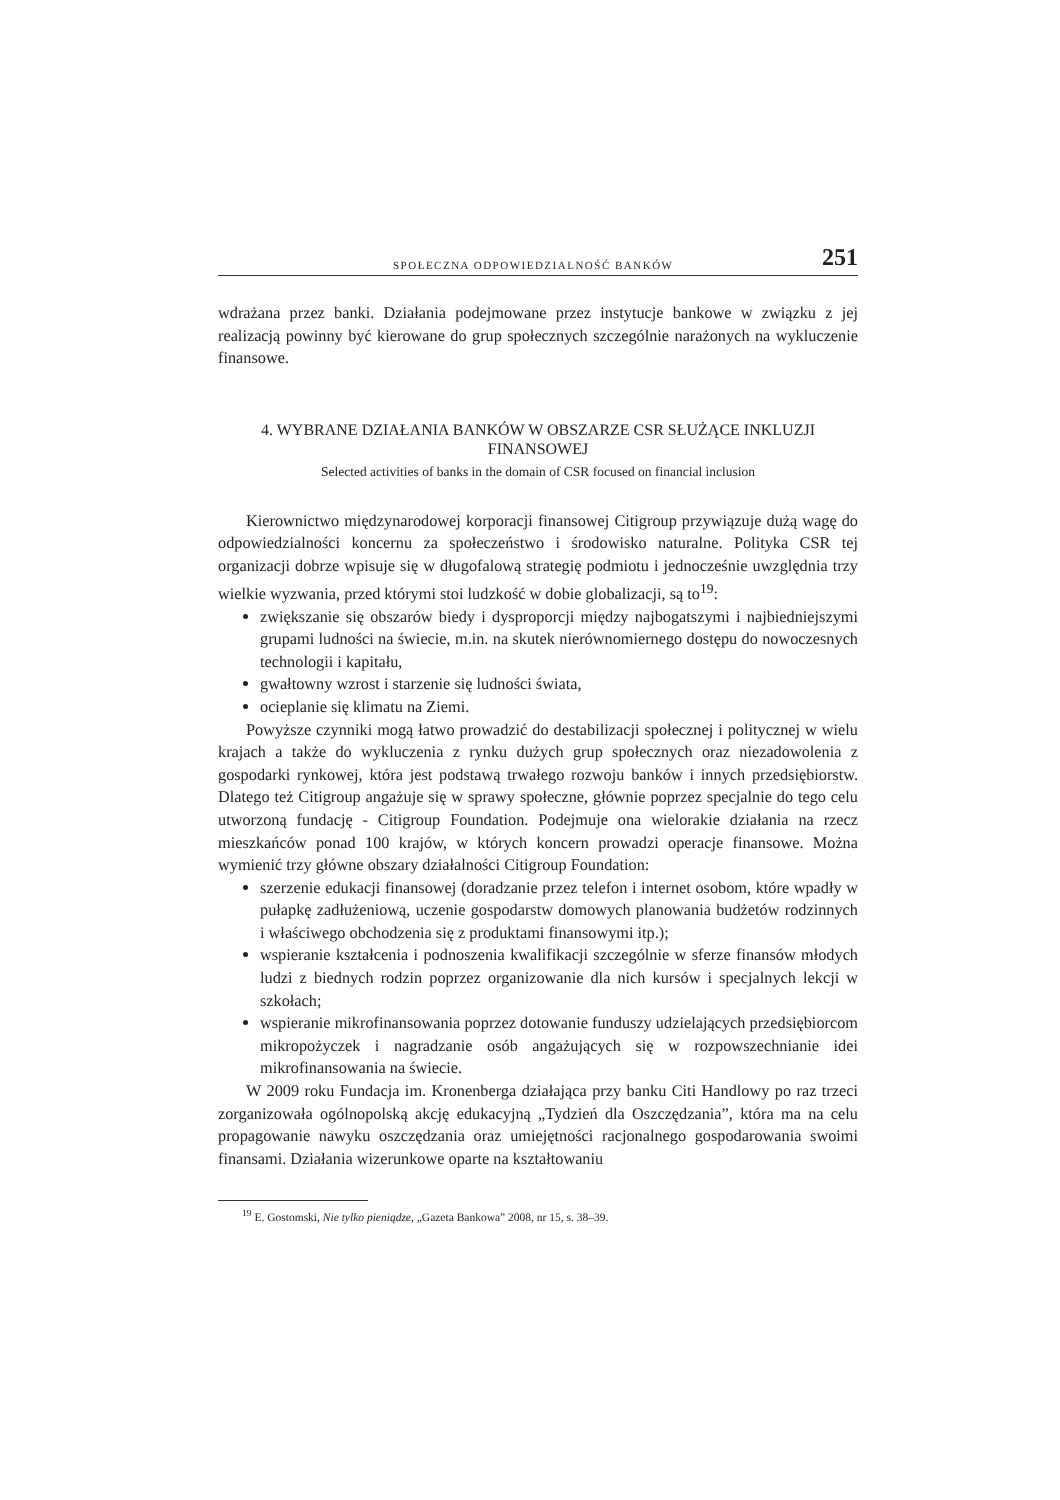SPOŁECZNA ODPOWIEDZIALNOŚĆ BANKÓW 251
wdrażana przez banki. Działania podejmowane przez instytucje bankowe w związku z jej realizacją powinny być kierowane do grup społecznych szczególnie narażonych na wykluczenie finansowe.
4. WYBRANE DZIAŁANIA BANKÓW W OBSZARZE CSR SŁUŻĄCE INKLUZJI FINANSOWEJ
Selected activities of banks in the domain of CSR focused on financial inclusion
Kierownictwo międzynarodowej korporacji finansowej Citigroup przywiązuje dużą wagę do odpowiedzialności koncernu za społeczeństwo i środowisko naturalne. Polityka CSR tej organizacji dobrze wpisuje się w długofalową strategię podmiotu i jednocześnie uwzględnia trzy wielkie wyzwania, przed którymi stoi ludzkość w dobie globalizacji, są to<sup>19</sup>:
zwiększanie się obszarów biedy i dysproporcji między najbogatszymi i najbiedniejszymi grupami ludności na świecie, m.in. na skutek nierównomiernego dostępu do nowoczesnych technologii i kapitału,
gwałtowny wzrost i starzenie się ludności świata,
ocieplanie się klimatu na Ziemi.
Powyższe czynniki mogą łatwo prowadzić do destabilizacji społecznej i politycznej w wielu krajach a także do wykluczenia z rynku dużych grup społecznych oraz niezadowolenia z gospodarki rynkowej, która jest podstawą trwałego rozwoju banków i innych przedsiębiorstw. Dlatego też Citigroup angażuje się w sprawy społeczne, głównie poprzez specjalnie do tego celu utworzoną fundację - Citigroup Foundation. Podejmuje ona wielorakie działania na rzecz mieszkańców ponad 100 krajów, w których koncern prowadzi operacje finansowe. Można wymienić trzy główne obszary działalności Citigroup Foundation:
szerzenie edukacji finansowej (doradzanie przez telefon i internet osobom, które wpadły w pułapkę zadłużeniową, uczenie gospodarstw domowych planowania budżetów rodzinnych i właściwego obchodzenia się z produktami finansowymi itp.);
wspieranie kształcenia i podnoszenia kwalifikacji szczególnie w sferze finansów młodych ludzi z biednych rodzin poprzez organizowanie dla nich kursów i specjalnych lekcji w szkołach;
wspieranie mikrofinansowania poprzez dotowanie funduszy udzielających przedsiębiorcom mikropożyczek i nagradzanie osób angażujących się w rozpowszechnianie idei mikrofinansowania na świecie.
W 2009 roku Fundacja im. Kronenberga działająca przy banku Citi Handlowy po raz trzeci zorganizowała ogólnopolską akcję edukacyjną „Tydzień dla Oszczędzania”, która ma na celu propagowanie nawyku oszczędzania oraz umiejętności racjonalnego gospodarowania swoimi finansami. Działania wizerunkowe oparte na kształtowaniu
<sup>19</sup> E. Gostomski, Nie tylko pieniądze, „Gazeta Bankowa” 2008, nr 15, s. 38–39.